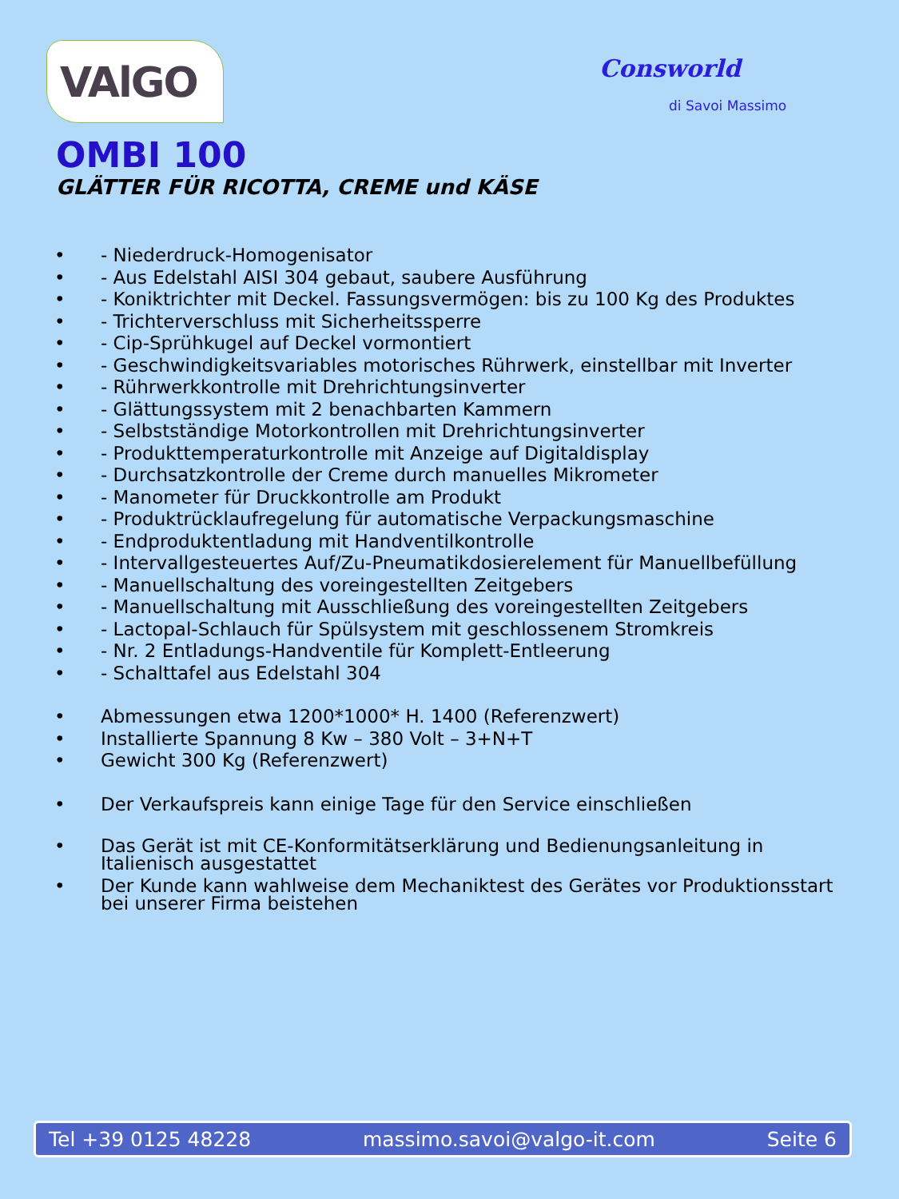VAlGO
Consworld
di Savoi Massimo
OMBI 100
GLÄTTER FÜR RICOTTA, CREME und KÄSE
• - Niederdruck-Homogenisator
• - Aus Edelstahl AISI 304 gebaut, saubere Ausführung
• - Koniktrichter mit Deckel. Fassungsvermögen: bis zu 100 Kg des Produktes
• - Trichterverschluss mit Sicherheitssperre
• - Cip-Sprühkugel auf Deckel vormontiert
• - Geschwindigkeitsvariables motorisches Rührwerk, einstellbar mit Inverter
• - Rührwerkkontrolle mit Drehrichtungsinverter
• - Glättungssystem mit 2 benachbarten Kammern
• - Selbstständige Motorkontrollen mit Drehrichtungsinverter
• - Produkttemperaturkontrolle mit Anzeige auf Digitaldisplay
• - Durchsatzkontrolle der Creme durch manuelles Mikrometer
• - Manometer für Druckkontrolle am Produkt
• - Produktrücklaufregelung für automatische Verpackungsmaschine
• - Endproduktentladung mit Handventilkontrolle
• - Intervallgesteuertes Auf/Zu-Pneumatikdosierelement für Manuellbefüllung
• - Manuellschaltung des voreingestellten Zeitgebers
• - Manuellschaltung mit Ausschließung des voreingestellten Zeitgebers
• - Lactopal-Schlauch für Spülsystem mit geschlossenem Stromkreis
• - Nr. 2 Entladungs-Handventile für Komplett-Entleerung
• - Schalttafel aus Edelstahl 304
• Abmessungen etwa 1200*1000* H. 1400 (Referenzwert)
• Installierte Spannung 8 Kw – 380 Volt – 3+N+T
• Gewicht 300 Kg (Referenzwert)
• Der Verkaufspreis kann einige Tage für den Service einschließen
• Das Gerät ist mit CE-Konformitätserklärung und Bedienungsanleitung in
Italienisch ausgestattet
• Der Kunde kann wahlweise dem Mechaniktest des Gerätes vor Produktionsstart
bei unserer Firma beistehen
Tel +39 0125 48228 massimo.savoi@valgo-it.com Seite 6